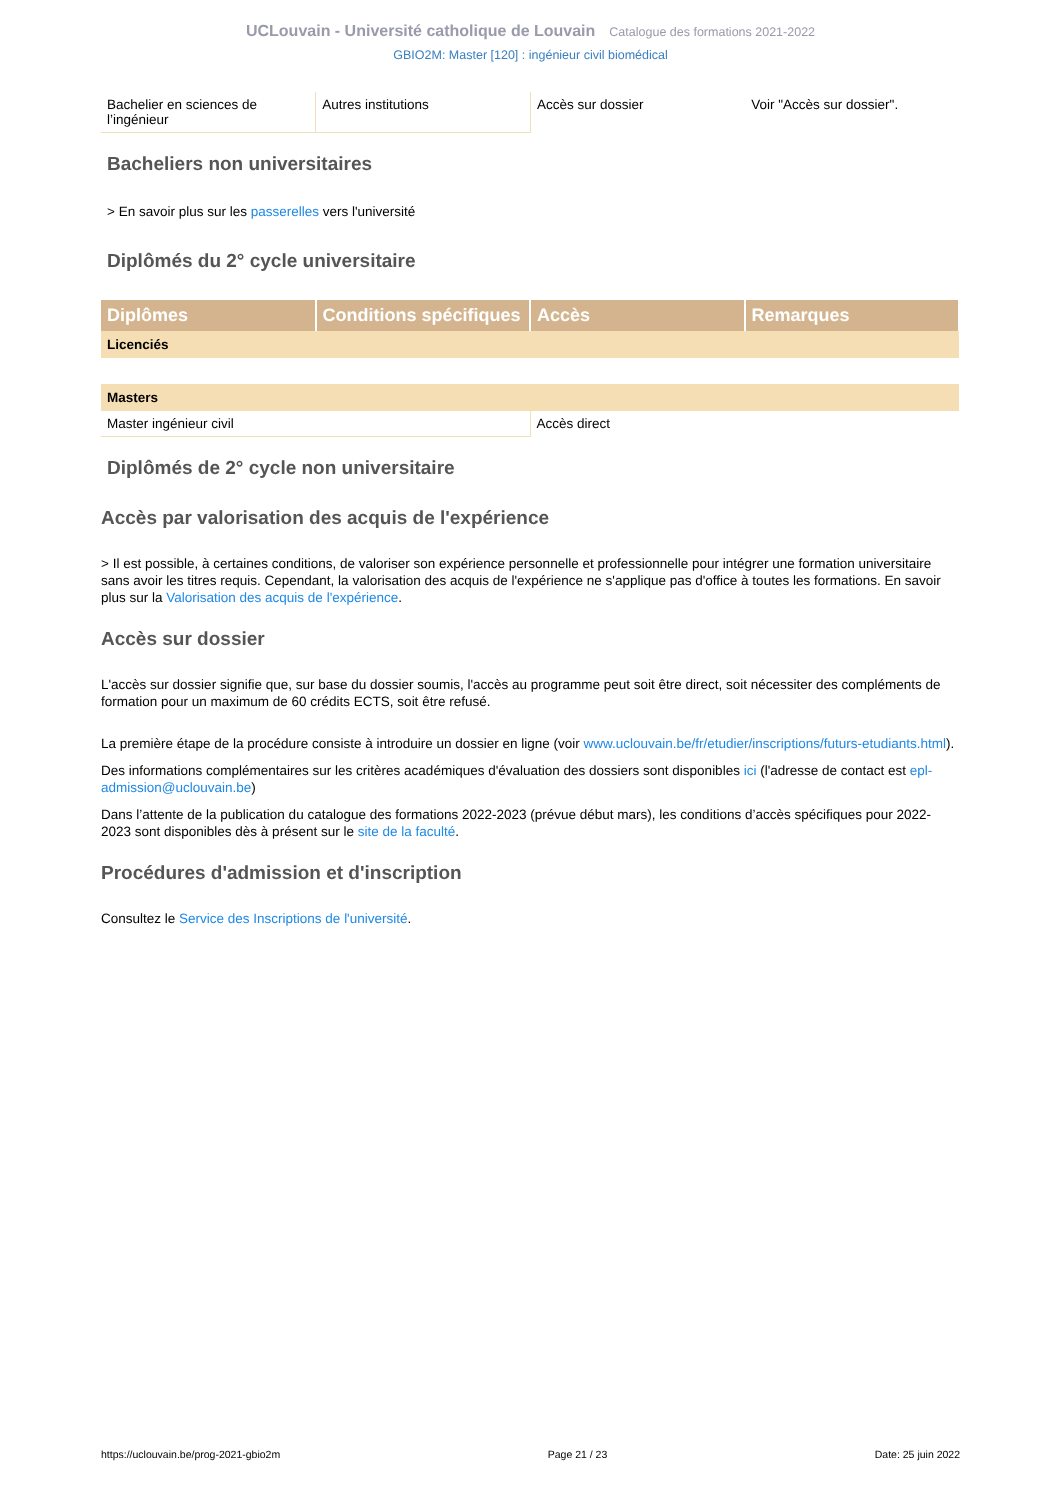UCLouvain - Université catholique de Louvain Catalogue des formations 2021-2022
GBIO2M: Master [120] : ingénieur civil biomédical
| Bachelier en sciences de l’ingénieur | Autres institutions | Accès sur dossier | Voir "Accès sur dossier". |
Bacheliers non universitaires
> En savoir plus sur les passerelles vers l'université
Diplômés du 2° cycle universitaire
| Diplômes | Conditions spécifiques | Accès | Remarques |
| --- | --- | --- | --- |
| Licenciés | | | |
| Masters | | | |
| Master ingénieur civil | | Accès direct | |
Diplômés de 2° cycle non universitaire
Accès par valorisation des acquis de l'expérience
> Il est possible, à certaines conditions, de valoriser son expérience personnelle et professionnelle pour intégrer une formation universitaire sans avoir les titres requis. Cependant, la valorisation des acquis de l'expérience ne s'applique pas d'office à toutes les formations. En savoir plus sur la Valorisation des acquis de l'expérience.
Accès sur dossier
L'accès sur dossier signifie que, sur base du dossier soumis, l'accès au programme peut soit être direct, soit nécessiter des compléments de formation pour un maximum de 60 crédits ECTS, soit être refusé.
La première étape de la procédure consiste à introduire un dossier en ligne (voir www.uclouvain.be/fr/etudier/inscriptions/futurs-etudiants.html).
Des informations complémentaires sur les critères académiques d'évaluation des dossiers sont disponibles ici (l'adresse de contact est epl-admission@uclouvain.be)
Dans l’attente de la publication du catalogue des formations 2022-2023 (prévue début mars), les conditions d’accès spécifiques pour 2022-2023 sont disponibles dès à présent sur le site de la faculté.
Procédures d'admission et d'inscription
Consultez le Service des Inscriptions de l'université.
https://uclouvain.be/prog-2021-gbio2m Page 21 / 23 Date: 25 juin 2022